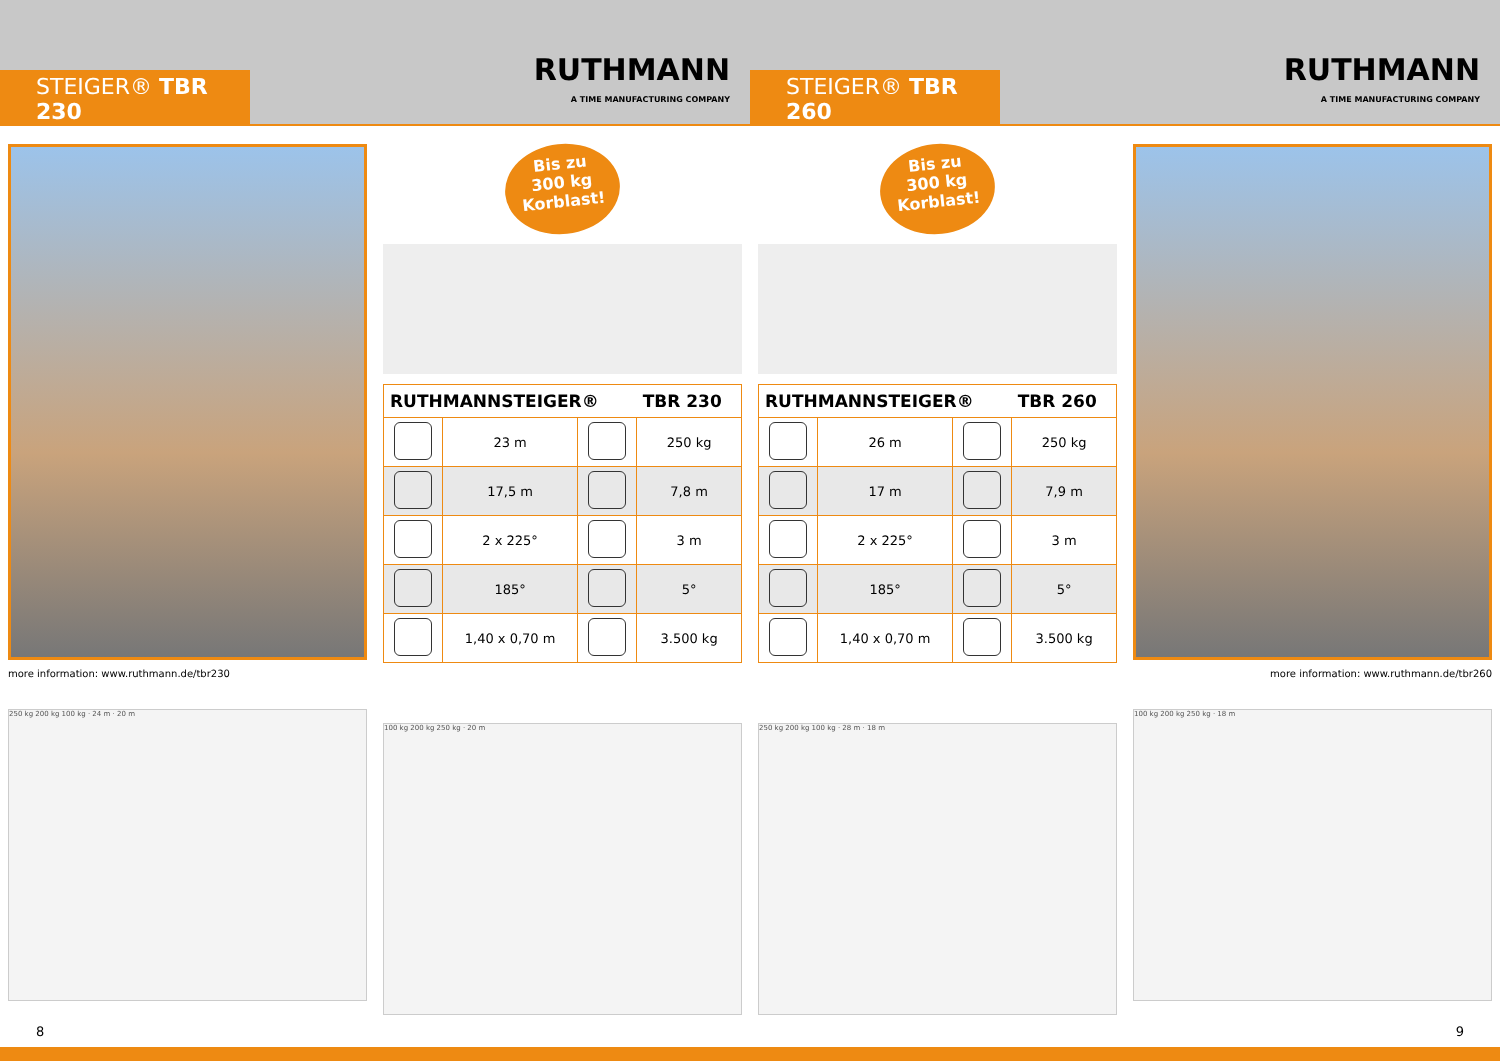STEIGER® TBR 230
RUTHMANN
A TIME MANUFACTURING COMPANY
STEIGER® TBR 260
RUTHMANN
A TIME MANUFACTURING COMPANY
more information: www.ruthmann.de/tbr230
250 kg 200 kg 100 kg · 24 m · 20 m
Bis zu
300 kg
Korblast!
| RUTHMANNSTEIGER® | | | TBR 230 |
| --- | --- | --- | --- |
| | 23 m | | 250 kg |
| | 17,5 m | | 7,8 m |
| | 2 x 225° | | 3 m |
| | 185° | | 5° |
| | 1,40 x 0,70 m | | 3.500 kg |
100 kg 200 kg 250 kg · 20 m
Bis zu
300 kg
Korblast!
| RUTHMANNSTEIGER® | | | TBR 260 |
| --- | --- | --- | --- |
| | 26 m | | 250 kg |
| | 17 m | | 7,9 m |
| | 2 x 225° | | 3 m |
| | 185° | | 5° |
| | 1,40 x 0,70 m | | 3.500 kg |
250 kg 200 kg 100 kg · 28 m · 18 m
more information: www.ruthmann.de/tbr260
100 kg 200 kg 250 kg · 18 m
8 9